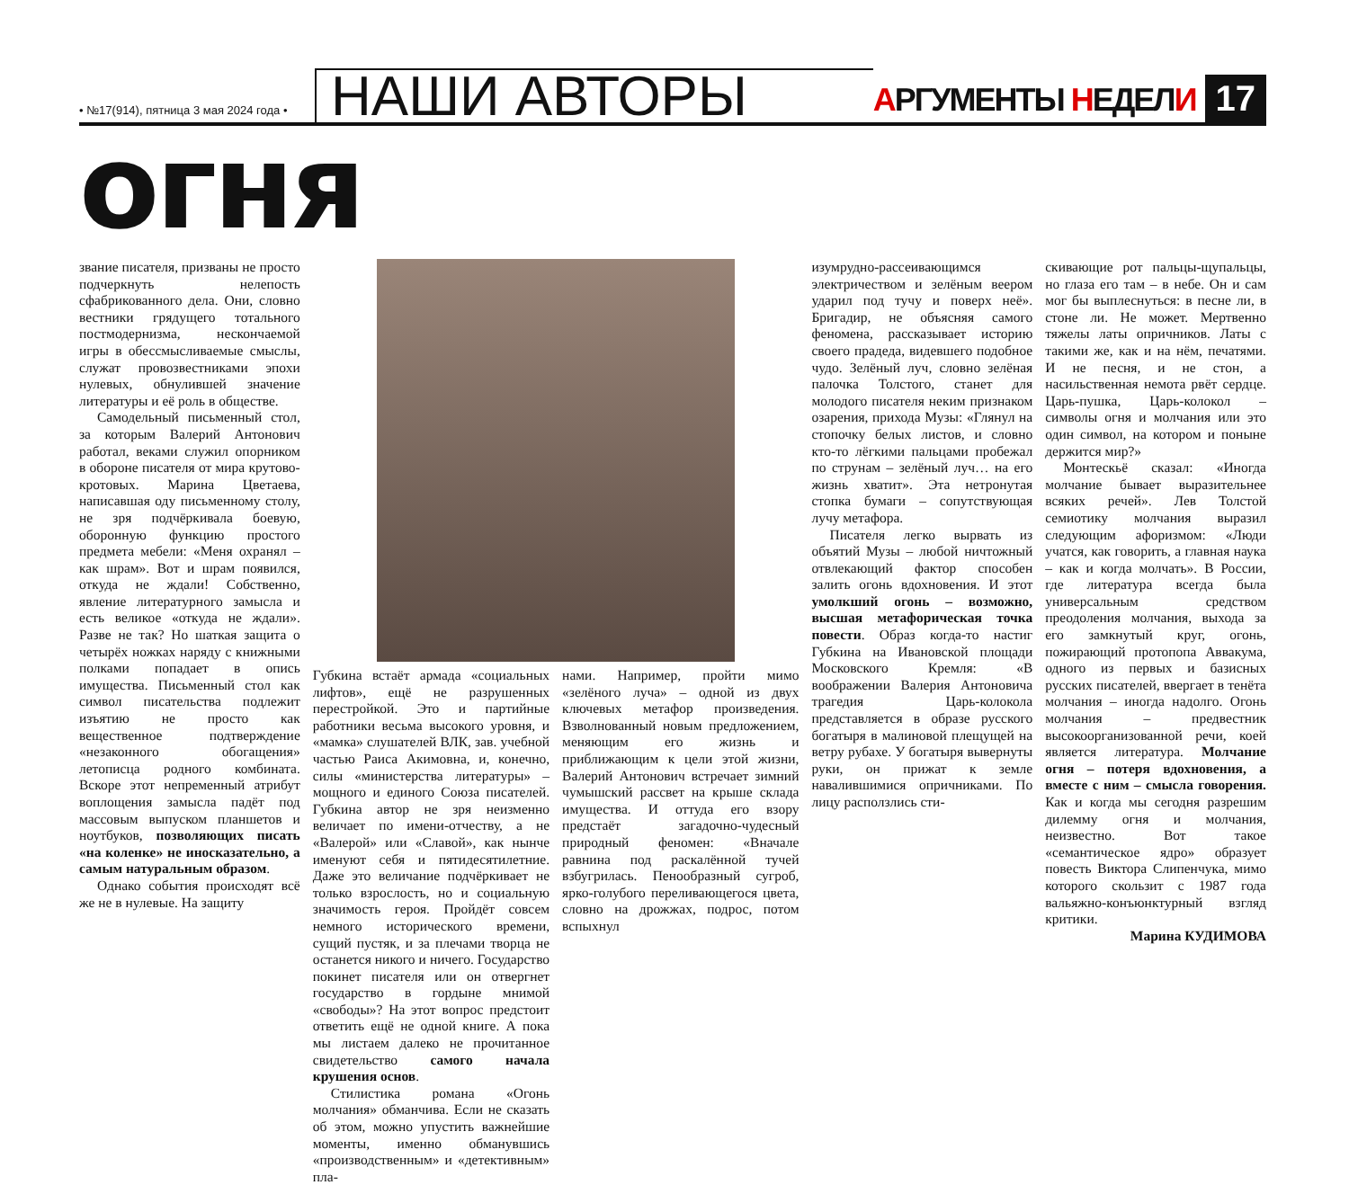• №17(914), пятница 3 мая 2024 года •
НАШИ АВТОРЫ
АРГУМЕНТЫ НЕДЕЛИ
17
огня
звание писателя, призваны не просто подчеркнуть нелепость сфабрикованного дела. Они, словно вестники грядущего тотального постмодернизма, нескончаемой игры в обессмысливаемые смыслы, служат провозвестниками эпохи нулевых, обнулившей значение литературы и её роль в обществе.
Самодельный письменный стол, за которым Валерий Антонович работал, веками служил опорником в обороне писателя от мира крутово-кротовых. Марина Цветаева, написавшая оду письменному столу, не зря подчёркивала боевую, оборонную функцию простого предмета мебели: «Меня охранял – как шрам». Вот и шрам появился, откуда не ждали! Собственно, явление литературного замысла и есть великое «откуда не ждали». Разве не так? Но шаткая защита о четырёх ножках наряду с книжными полками попадает в опись имущества. Письменный стол как символ писательства подлежит изъятию не просто как вещественное подтверждение «незаконного обогащения» летописца родного комбината. Вскоре этот непременный атрибут воплощения замысла падёт под массовым выпуском планшетов и ноутбуков, позволяющих писать «на коленке» не иносказательно, а самым натуральным образом.
Однако события происходят всё же не в нулевые. На защиту
Губкина встаёт армада «социальных лифтов», ещё не разрушенных перестройкой. Это и партийные работники весьма высокого уровня, и «мамка» слушателей ВЛК, зав. учебной частью Раиса Акимовна, и, конечно, силы «министерства литературы» – мощного и единого Союза писателей. Губкина автор не зря неизменно величает по имени-отчеству, а не «Валерой» или «Славой», как нынче именуют себя и пятидесятилетние. Даже это величание подчёркивает не только взрослость, но и социальную значимость героя. Пройдёт совсем немного исторического времени, сущий пустяк, и за плечами творца не останется никого и ничего. Государство покинет писателя или он отвергнет государство в гордыне мнимой «свободы»? На этот вопрос предстоит ответить ещё не одной книге. А пока мы листаем далеко не прочитанное свидетельство самого начала крушения основ.
Стилистика романа «Огонь молчания» обманчива. Если не сказать об этом, можно упустить важнейшие моменты, именно обманувшись «производственным» и «детективным» пла-
нами. Например, пройти мимо «зелёного луча» – одной из двух ключевых метафор произведения. Взволнованный новым предложением, меняющим его жизнь и приближающим к цели этой жизни, Валерий Антонович встречает зимний чумышский рассвет на крыше склада имущества. И оттуда его взору предстаёт загадочно-чудесный природный феномен: «Вначале равнина под раскалённой тучей взбугрилась. Пенообразный сугроб, ярко-голубого переливающегося цвета, словно на дрожжах, подрос, потом вспыхнул
изумрудно-рассеивающимся электричеством и зелёным веером ударил под тучу и поверх неё». Бригадир, не объясняя самого феномена, рассказывает историю своего прадеда, видевшего подобное чудо. Зелёный луч, словно зелёная палочка Толстого, станет для молодого писателя неким признаком озарения, прихода Музы: «Глянул на стопочку белых листов, и словно кто-то лёгкими пальцами пробежал по струнам – зелёный луч… на его жизнь хватит». Эта нетронутая стопка бумаги – сопутствующая лучу метафора.
Писателя легко вырвать из объятий Музы – любой ничтожный отвлекающий фактор способен залить огонь вдохновения. И этот умолкший огонь – возможно, высшая метафорическая точка повести. Образ когда-то настиг Губкина на Ивановской площади Московского Кремля: «В воображении Валерия Антоновича трагедия Царь-колокола представляется в образе русского богатыря в малиновой плещущей на ветру рубахе. У богатыря вывернуты руки, он прижат к земле навалившимися опричниками. По лицу расползлись сти-
скивающие рот пальцы-щупальцы, но глаза его там – в небе. Он и сам мог бы выплеснуться: в песне ли, в стоне ли. Не может. Мертвенно тяжелы латы опричников. Латы с такими же, как и на нём, печатями. И не песня, и не стон, а насильственная немота рвёт сердце. Царь-пушка, Царь-колокол – символы огня и молчания или это один символ, на котором и поныне держится мир?»
Монтескьё сказал: «Иногда молчание бывает выразительнее всяких речей». Лев Толстой семиотику молчания выразил следующим афоризмом: «Люди учатся, как говорить, а главная наука – как и когда молчать». В России, где литература всегда была универсальным средством преодоления молчания, выхода за его замкнутый круг, огонь, пожирающий протопопа Аввакума, одного из первых и базисных русских писателей, ввергает в тенёта молчания – иногда надолго. Огонь молчания – предвестник высокоорганизованной речи, коей является литература. Молчание огня – потеря вдохновения, а вместе с ним – смысла говорения. Как и когда мы сегодня разрешим дилемму огня и молчания, неизвестно. Вот такое «семантическое ядро» образует повесть Виктора Слипенчука, мимо которого скользит с 1987 года вальяжно-конъюнктурный взгляд критики.
Марина КУДИМОВА